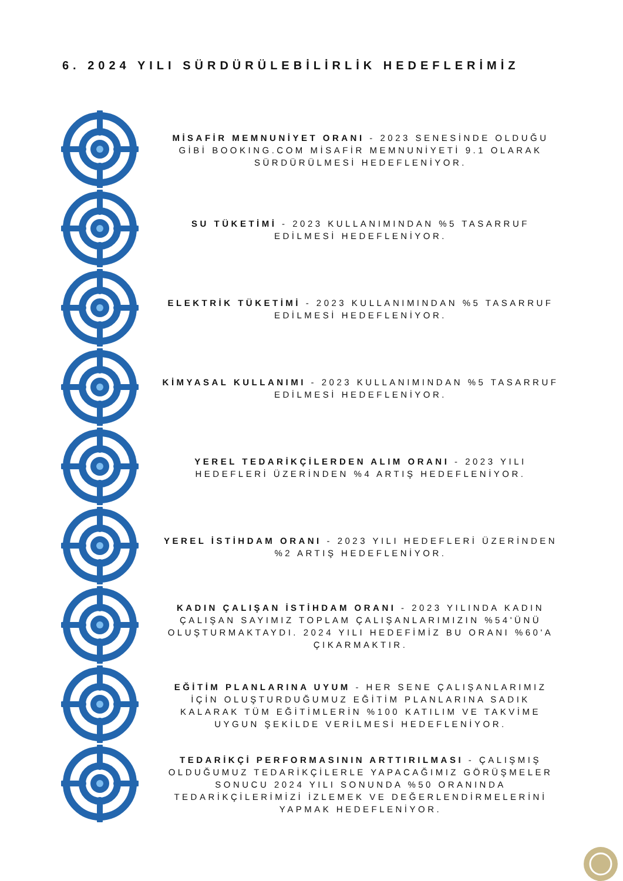6. 2024 YILI SÜRDÜRÜLEBİLİRLİK HEDEFLERİMİZ
MİSAFİR MEMNUNİYET ORANI - 2023 SENESİNDE OLDUĞU GİBİ BOOKING.COM MİSAFİR MEMNUNİYETİ 9.1 OLARAK SÜRDÜRÜLMESİ HEDEFLENİYOR.
SU TÜKETİMİ - 2023 KULLANIMINDAN %5 TASARRUF EDİLMESİ HEDEFLENİYOR.
ELEKTRİK TÜKETİMİ - 2023 KULLANIMINDAN %5 TASARRUF EDİLMESİ HEDEFLENİYOR.
KİMYASAL KULLANIMI - 2023 KULLANIMINDAN %5 TASARRUF EDİLMESİ HEDEFLENİYOR.
YEREL TEDARİKÇİLERDEN ALIM ORANI - 2023 YILI HEDEFLERİ ÜZERİNDEN %4 ARTIŞ HEDEFLENİYOR.
YEREL İSTİHDAM ORANI - 2023 YILI HEDEFLERİ ÜZERİNDEN %2 ARTIŞ HEDEFLENİYOR.
KADIN ÇALIŞAN İSTİHDAM ORANI - 2023 YILINDA KADIN ÇALIŞAN SAYIMIZ TOPLAM ÇALIŞANLARIMIZIN %54'ÜNÜ OLUŞTURMAKTAYDI. 2024 YILI HEDEFİMİZ BU ORANI %60'A ÇIKARMAKTIR.
EĞİTİM PLANLARINA UYUM - HER SENE ÇALIŞANLARIMIZ İÇİN OLUŞTURDUĞUMUZ EĞİTİM PLANLARINA SADIK KALARAK TÜM EĞİTİMLERİN %100 KATILIM VE TAKVİME UYGUN ŞEKİLDE VERİLMESİ HEDEFLENİYOR.
TEDARİKÇİ PERFORMASININ ARTTIRILMASI - ÇALIŞMIŞ OLDUĞUMUZ TEDARİKÇİLERLE YAPACAĞIMIZ GÖRÜŞMELER SONUCU 2024 YILI SONUNDA %50 ORANINDA TEDARİKÇİLERİMİZİ İZLEMEK VE DEĞERLENDİRMELERİNİ YAPMAK HEDEFLENİYOR.